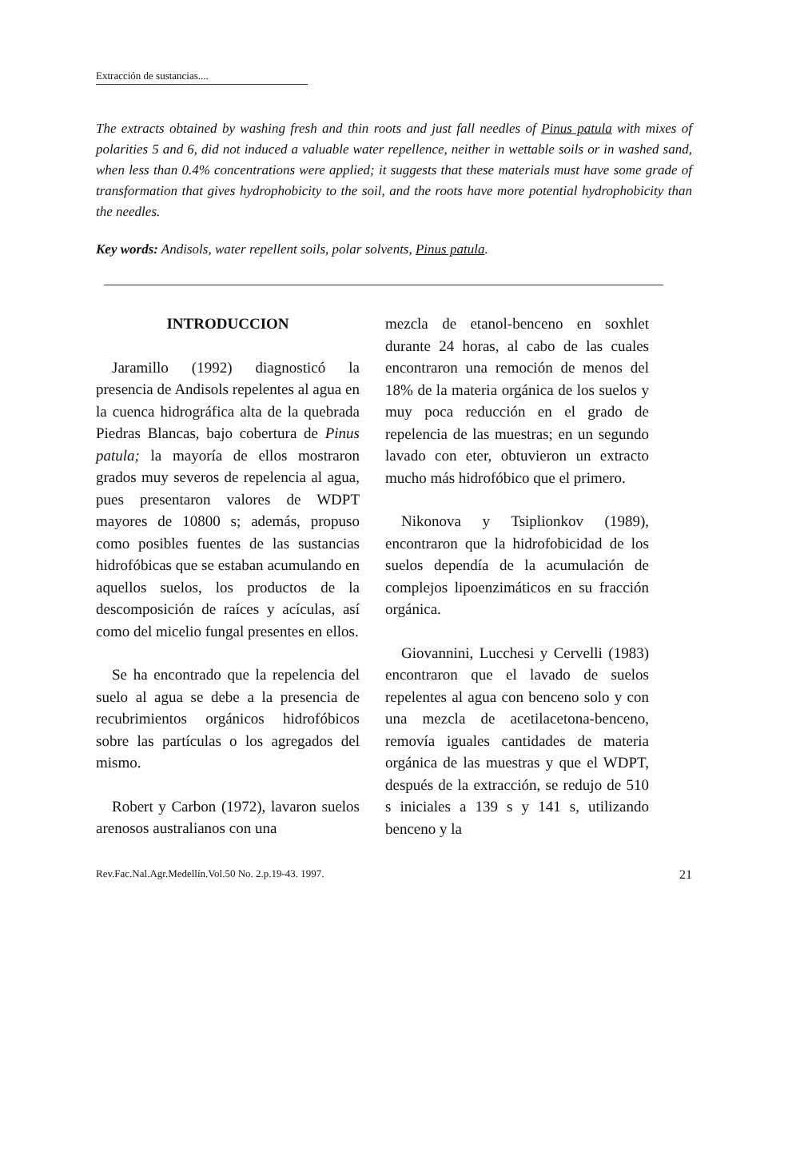Extracción de sustancias....
The extracts obtained by washing fresh and thin roots and just fall needles of Pinus patula with mixes of polarities 5 and 6, did not induced a valuable water repellence, neither in wettable soils or in washed sand, when less than 0.4% concentrations were applied; it suggests that these materials must have some grade of transformation that gives hydrophobicity to the soil, and the roots have more potential hydrophobicity than the needles.
Key words: Andisols, water repellent soils, polar solvents, Pinus patula.
INTRODUCCION
Jaramillo (1992) diagnosticó la presencia de Andisols repelentes al agua en la cuenca hidrográfica alta de la quebrada Piedras Blancas, bajo cobertura de Pinus patula; la mayoría de ellos mostraron grados muy severos de repelencia al agua, pues presentaron valores de WDPT mayores de 10800 s; además, propuso como posibles fuentes de las sustancias hidrofóbicas que se estaban acumulando en aquellos suelos, los productos de la descomposición de raíces y acículas, así como del micelio fungal presentes en ellos.
Se ha encontrado que la repelencia del suelo al agua se debe a la presencia de recubrimientos orgánicos hidrofóbicos sobre las partículas o los agregados del mismo.
Robert y Carbon (1972), lavaron suelos arenosos australianos con una
mezcla de etanol-benceno en soxhlet durante 24 horas, al cabo de las cuales encontraron una remoción de menos del 18% de la materia orgánica de los suelos y muy poca reducción en el grado de repelencia de las muestras; en un segundo lavado con eter, obtuvieron un extracto mucho más hidrofóbico que el primero.
Nikonova y Tsiplionkov (1989), encontraron que la hidrofobicidad de los suelos dependía de la acumulación de complejos lipoenzimáticos en su fracción orgánica.
Giovannini, Lucchesi y Cervelli (1983) encontraron que el lavado de suelos repelentes al agua con benceno solo y con una mezcla de acetilacetona-benceno, removía iguales cantidades de materia orgánica de las muestras y que el WDPT, después de la extracción, se redujo de 510 s iniciales a 139 s y 141 s, utilizando benceno y la
Rev.Fac.Nal.Agr.Medellín.Vol.50 No. 2.p.19-43. 1997. 21